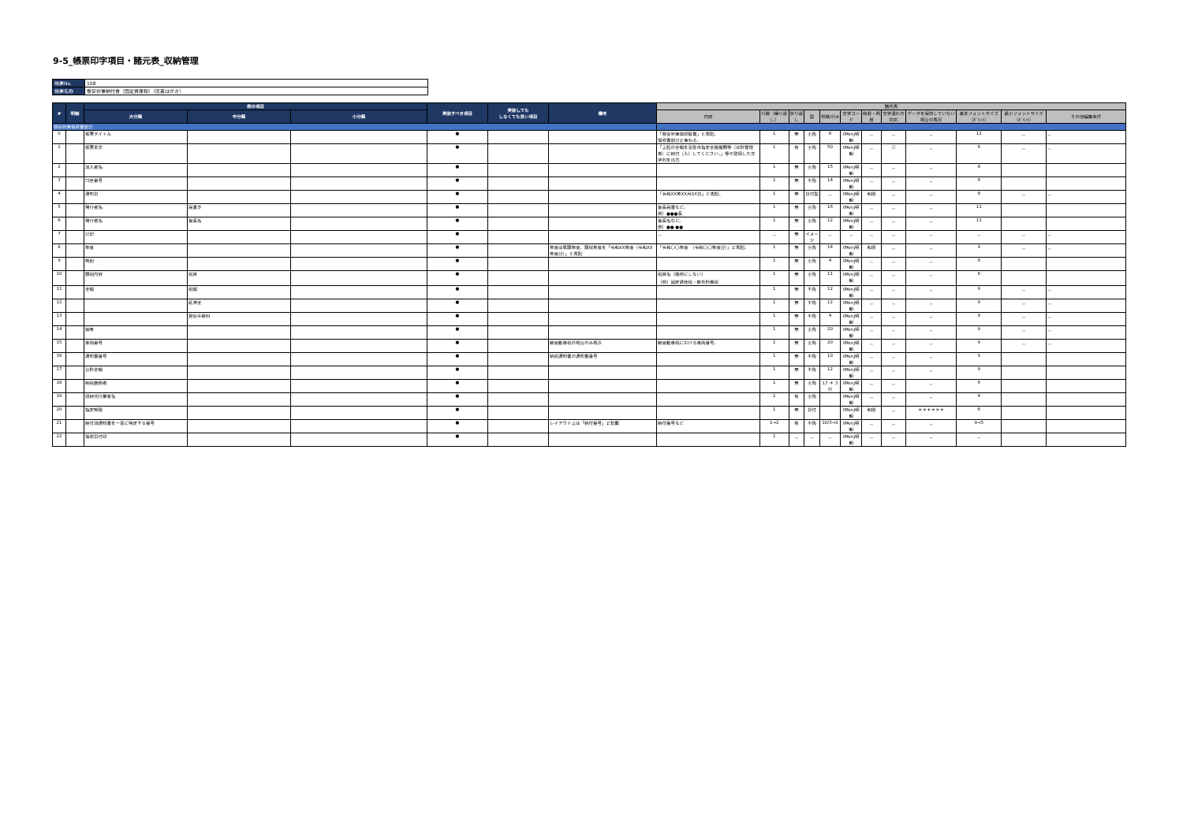9-5_帳票印字項目・諸元表_収納管理
| 帳票No. | 108 |
| 帳票名称 | 督促状兼納付書（固定資産税）（圧着はがき） |
| # | 明細 | 表示項目 | | | 実装すべき項目 | 実装しても しなくても良い項目 | 備考 | 諸元表 | | | | | | | | | | | |
| --- | --- | --- | --- | --- | --- | --- | --- | --- | --- | --- | --- | --- | --- | --- | --- | --- | --- | --- | --- |
| | | 大分類 | 中分類 | 小分類 | | | | 内容 | 行数（繰り返し） | 折り返し | 型 | 桁数/行※ | 文字コード | 和暦・西暦 | 文字溢れの対応 | データを保持していない場合の表示 | 基本フォントサイズ（ﾎﾟｲﾝﾄ） | 最小フォントサイズ（ﾎﾟｲﾝﾄ） | その他編集条件 |
| 督促状兼領収書部分 | | | | | | | | | | | | | | | | | | | |
| 0 | | 帳票タイトル | | | ● | | | 「督促状兼領収証書」と表記。 領収書部分と兼ねる。 | 1 | 無 | 全角 | 8 | IPAmj明朝 | － | － | － | 12 | － | － |
| 1 | | 帳票本文 | | | ● | | | 「上記の金額を至急市指定金融機関等（会計管理者）に納付（入）してください。」等の登録した文字列を出力 | 1 | 有 | 全角 | 50 | IPAmj明朝 | － | ○ | － | 6 | － | － |
| 2 | | 加入者名 | | | ● | | | | 1 | 無 | 全角 | 15 | IPAmj明朝 | － | － | － | 8 | | |
| 3 | | 口座番号 | | | ● | | | | 1 | 無 | 半角 | 14 | IPAmj明朝 | － | － | － | 8 | | |
| 4 | | 通知日 | | | ● | | | 「令和XX年XX月XX日」と表記。 | 1 | 無 | 日付型 | － | IPAmj明朝 | 和暦 | － | － | 8 | － | － |
| 5 | | 発行者名 | 肩書き | | ● | | | 首長肩書など。 例）●●●長 | 1 | 無 | 全角 | 16 | IPAmj明朝 | － | － | － | 11 | | |
| 6 | | 発行者名 | 首長名 | | ● | | | 首長名など。 例）●● ●● | 1 | 無 | 全角 | 12 | IPAmj明朝 | － | － | － | 11 | | |
| 7 | | 公印 | | | ● | | | － | － | 無 | イメージ | － | － | － | － | － | － | － | － |
| 8 | | 年度 | | | ● | | 年度は賦課年度、課税年度を「令和XX年度（令和XX年度分）」と表記 | 「令和〇〇年度 （令和〇〇年度分）」と表記。 | 1 | 無 | 全角 | 14 | IPAmj明朝 | 和暦 | － | － | 9 | － | － |
| 9 | | 期別 | | | ● | | | | 1 | 無 | 全角 | 4 | IPAmj明朝 | － | － | － | 8 | | |
| 10 | | 課税内容 | 税目 | | ● | | | 税目名（略称にしない） （例）固定資産税・都市計画税 | 1 | 無 | 全角 | 11 | IPAmj明朝 | － | － | － | 6 | | |
| 11 | | 金額 | 税額 | | ● | | | | 1 | 無 | 半角 | 12 | IPAmj明朝 | － | － | － | 9 | － | － |
| 12 | | | 延滞金 | | ● | | | | 1 | 無 | 半角 | 12 | IPAmj明朝 | － | － | － | 9 | － | － |
| 13 | | | 督促手数料 | | ● | | | | 1 | 無 | 半角 | 4 | IPAmj明朝 | － | － | － | 9 | － | － |
| 14 | | 備考 | | | ● | | | | 1 | 無 | 全角 | 20 | IPAmj明朝 | － | － | － | 9 | － | － |
| 15 | | 車両番号 | | | ● | | 軽自動車税の場合のみ表示 | 軽自動車税における車両番号。 | 1 | 無 | 全角 | 20 | IPAmj明朝 | － | － | － | 9 | － | － |
| 16 | | 通知書番号 | | | ● | | 納税通知書の通知書番号 | | 1 | 無 | 半角 | 10 | IPAmj明朝 | － | － | － | 9 | | |
| 17 | | 合計金額 | | | ● | | | | 1 | 無 | 半角 | 12 | IPAmj明朝 | － | － | － | 9 | | |
| 18 | | 納税義務者 | | | ● | | | | 1 | 無 | 全角 | 17 ＊ 3行 | IPAmj明朝 | － | － | － | 6 | | |
| 19 | | 収納代行業者名 | | | ● | | | | 1 | 有 | 全角 | | IPAmj明朝 | － | － | － | 4 | | |
| 20 | | 指定期限 | | | ● | | | | 1 | 無 | 日付 | | IPAmj明朝 | 和暦 | － | ＊＊＊＊＊＊ | 6 | | |
| 21 | | 納付済通知書を一意に特定する番号 | | | ● | | レイアウト上は「納付番号」と記載 | 納付番号など | 1→2 | 有 | 半角 | 10/3→2 | IPAmj明朝 | － | － | － | 9→5 | | |
| 22 | | 領収日付印 | | | ● | | | | 1 | － | － | － | IPAmj明朝 | － | － | － | － | | |